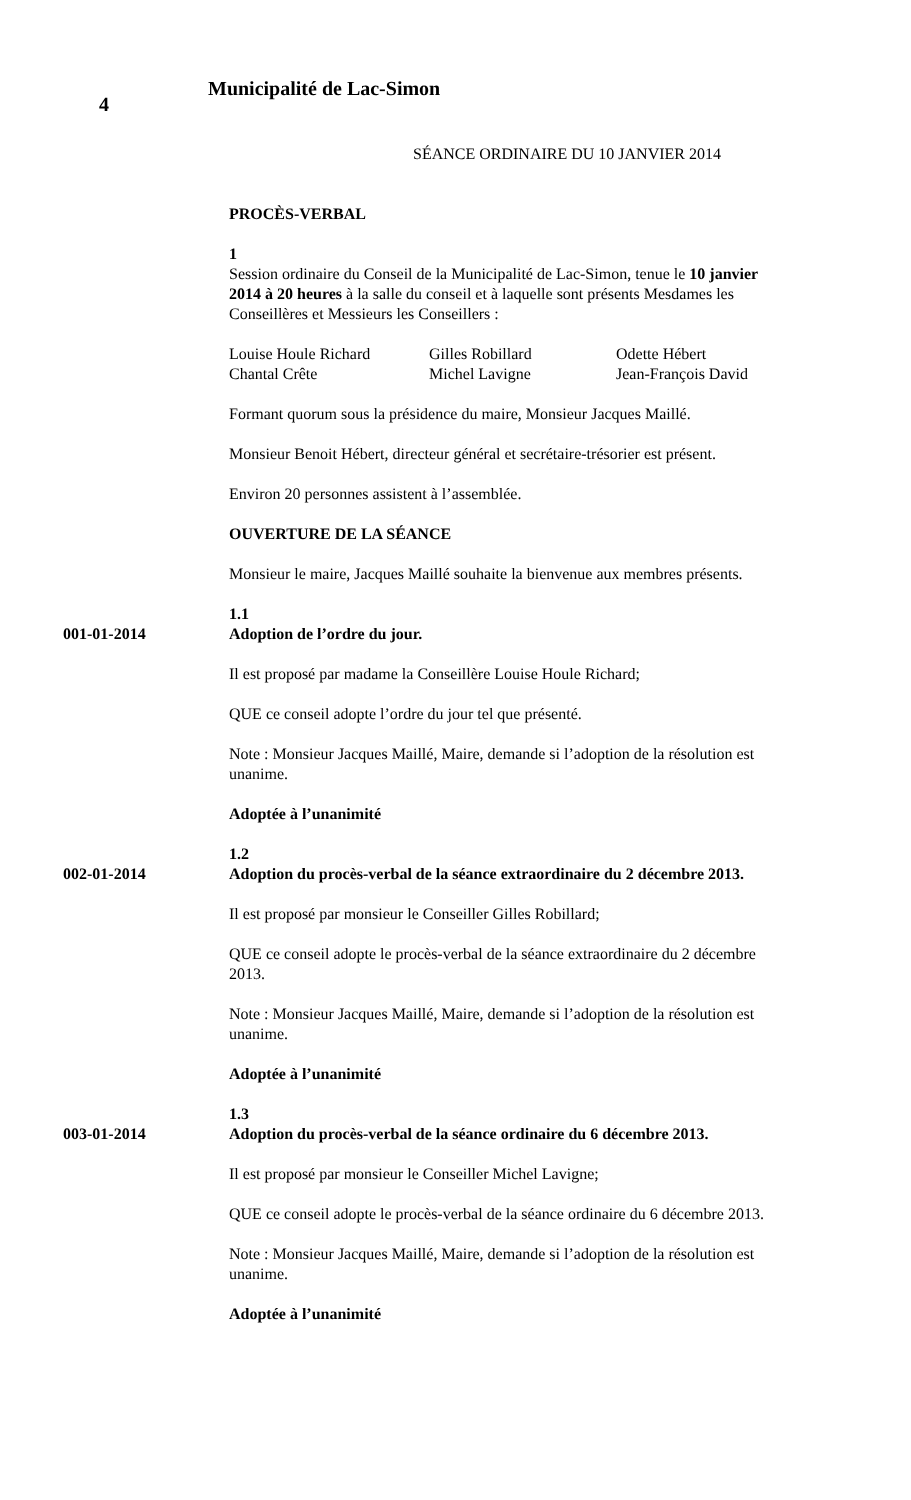4
Municipalité de Lac-Simon
SÉANCE ORDINAIRE DU 10 JANVIER 2014
PROCÈS-VERBAL
1
Session ordinaire du Conseil de la Municipalité de Lac-Simon, tenue le 10 janvier 2014 à 20 heures à la salle du conseil et à laquelle sont présents Mesdames les Conseillères et Messieurs les Conseillers :
Louise Houle Richard
Chantal Crête
Gilles Robillard
Michel Lavigne
Odette Hébert
Jean-François David
Formant quorum sous la présidence du maire, Monsieur Jacques Maillé.
Monsieur Benoit Hébert, directeur général et secrétaire-trésorier est présent.
Environ 20 personnes assistent à l’assemblée.
OUVERTURE DE LA SÉANCE
Monsieur le maire, Jacques Maillé souhaite la bienvenue aux membres présents.
001-01-2014 1.1
Adoption de l’ordre du jour.
Il est proposé par madame la Conseillère Louise Houle Richard;
QUE ce conseil adopte l’ordre du jour tel que présenté.
Note : Monsieur Jacques Maillé, Maire, demande si l’adoption de la résolution est unanime.
Adoptée à l’unanimité
002-01-2014 1.2
Adoption du procès-verbal de la séance extraordinaire du 2 décembre 2013.
Il est proposé par monsieur le Conseiller Gilles Robillard;
QUE ce conseil adopte le procès-verbal de la séance extraordinaire du 2 décembre 2013.
Note : Monsieur Jacques Maillé, Maire, demande si l’adoption de la résolution est unanime.
Adoptée à l’unanimité
003-01-2014 1.3
Adoption du procès-verbal de la séance ordinaire du 6 décembre 2013.
Il est proposé par monsieur le Conseiller Michel Lavigne;
QUE ce conseil adopte le procès-verbal de la séance ordinaire du 6 décembre 2013.
Note : Monsieur Jacques Maillé, Maire, demande si l’adoption de la résolution est unanime.
Adoptée à l’unanimité